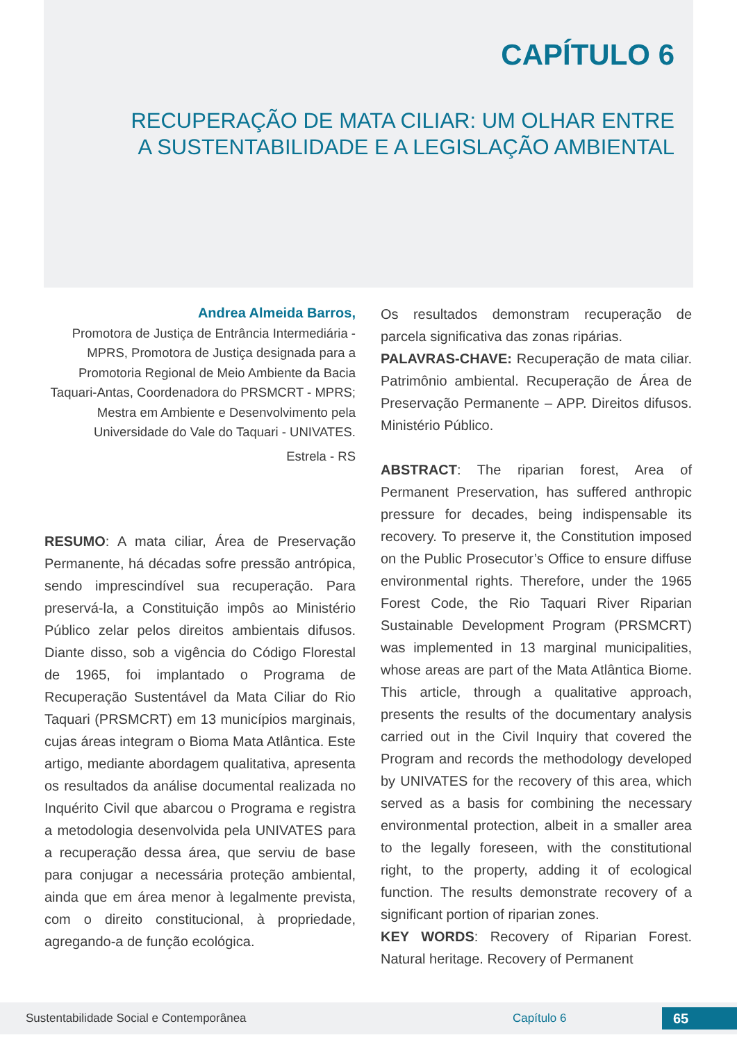CAPÍTULO 6
RECUPERAÇÃO DE MATA CILIAR: UM OLHAR ENTRE
A SUSTENTABILIDADE E A LEGISLAÇÃO AMBIENTAL
Andrea Almeida Barros,
Promotora de Justiça de Entrância Intermediária - MPRS, Promotora de Justiça designada para a Promotoria Regional de Meio Ambiente da Bacia Taquari-Antas, Coordenadora do PRSMCRT - MPRS; Mestra em Ambiente e Desenvolvimento pela Universidade do Vale do Taquari - UNIVATES.
Estrela - RS
RESUMO: A mata ciliar, Área de Preservação Permanente, há décadas sofre pressão antrópica, sendo imprescindível sua recuperação. Para preservá-la, a Constituição impôs ao Ministério Público zelar pelos direitos ambientais difusos. Diante disso, sob a vigência do Código Florestal de 1965, foi implantado o Programa de Recuperação Sustentável da Mata Ciliar do Rio Taquari (PRSMCRT) em 13 municípios marginais, cujas áreas integram o Bioma Mata Atlântica. Este artigo, mediante abordagem qualitativa, apresenta os resultados da análise documental realizada no Inquérito Civil que abarcou o Programa e registra a metodologia desenvolvida pela UNIVATES para a recuperação dessa área, que serviu de base para conjugar a necessária proteção ambiental, ainda que em área menor à legalmente prevista, com o direito constitucional, à propriedade, agregando-a de função ecológica.
Os resultados demonstram recuperação de parcela significativa das zonas ripárias.
PALAVRAS-CHAVE: Recuperação de mata ciliar. Patrimônio ambiental. Recuperação de Área de Preservação Permanente – APP. Direitos difusos. Ministério Público.
ABSTRACT: The riparian forest, Area of Permanent Preservation, has suffered anthropic pressure for decades, being indispensable its recovery. To preserve it, the Constitution imposed on the Public Prosecutor’s Office to ensure diffuse environmental rights. Therefore, under the 1965 Forest Code, the Rio Taquari River Riparian Sustainable Development Program (PRSMCRT) was implemented in 13 marginal municipalities, whose areas are part of the Mata Atlântica Biome. This article, through a qualitative approach, presents the results of the documentary analysis carried out in the Civil Inquiry that covered the Program and records the methodology developed by UNIVATES for the recovery of this area, which served as a basis for combining the necessary environmental protection, albeit in a smaller area to the legally foreseen, with the constitutional right, to the property, adding it of ecological function. The results demonstrate recovery of a significant portion of riparian zones.
KEY WORDS: Recovery of Riparian Forest. Natural heritage. Recovery of Permanent
Sustentabilidade Social e Contemporânea Capítulo 6 65